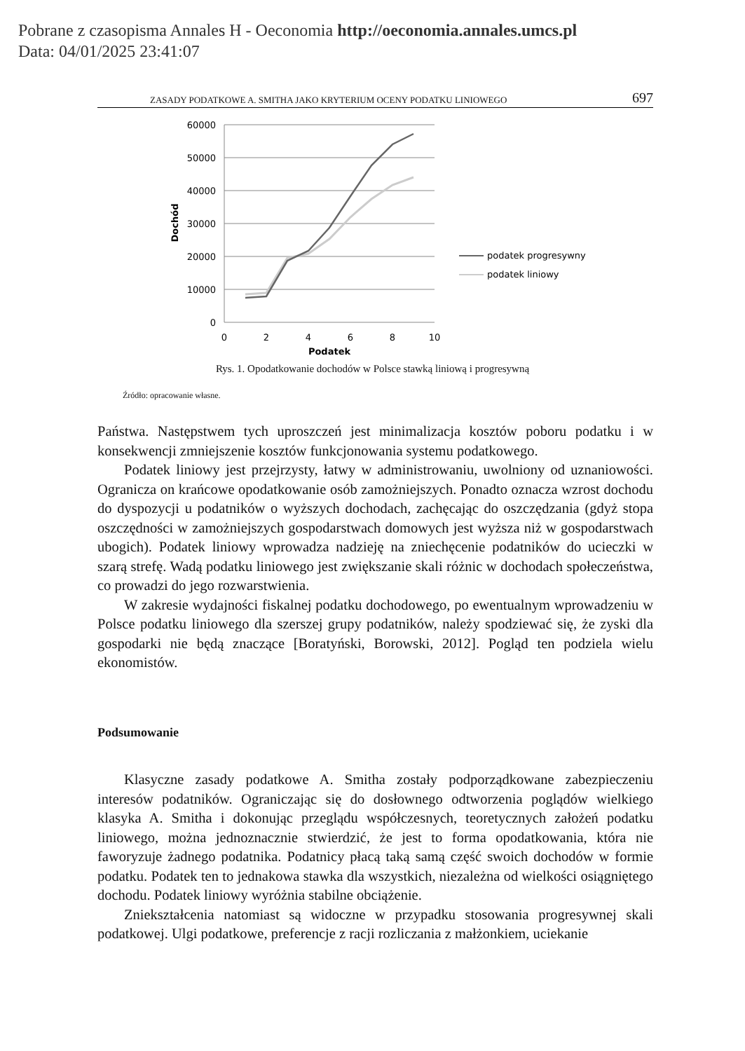Pobrane z czasopisma Annales H - Oeconomia http://oeconomia.annales.umcs.pl
Data: 04/01/2025 23:41:07
ZASADY PODATKOWE A. SMITHA JAKO KRYTERIUM OCENY PODATKU LINIOWEGO 697
60000
50000
40000
30000
20000
10000
0
0
2
4
6
8
10
Podatek
Dochód
podatek progresywny
podatek liniowy
Rys. 1. Opodatkowanie dochodów w Polsce stawką liniową i progresywną
Źródło: opracowanie własne.
Państwa. Następstwem tych uproszczeń jest minimalizacja kosztów poboru podatku i w konsekwencji zmniejszenie kosztów funkcjonowania systemu podatkowego.
Podatek liniowy jest przejrzysty, łatwy w administrowaniu, uwolniony od uznaniowości. Ogranicza on krańcowe opodatkowanie osób zamożniejszych. Ponadto oznacza wzrost dochodu do dyspozycji u podatników o wyższych dochodach, zachęcając do oszczędzania (gdyż stopa oszczędności w zamożniejszych gospodarstwach domowych jest wyższa niż w gospodarstwach ubogich). Podatek liniowy wprowadza nadzieję na zniechęcenie podatników do ucieczki w szarą strefę. Wadą podatku liniowego jest zwiększanie skali różnic w dochodach społeczeństwa, co prowadzi do jego rozwarstwienia.
W zakresie wydajności fiskalnej podatku dochodowego, po ewentualnym wprowadzeniu w Polsce podatku liniowego dla szerszej grupy podatników, należy spodziewać się, że zyski dla gospodarki nie będą znaczące [Boratyński, Borowski, 2012]. Pogląd ten podziela wielu ekonomistów.
Podsumowanie
Klasyczne zasady podatkowe A. Smitha zostały podporządkowane zabezpieczeniu interesów podatników. Ograniczając się do dosłownego odtworzenia poglądów wielkiego klasyka A. Smitha i dokonując przeglądu współczesnych, teoretycznych założeń podatku liniowego, można jednoznacznie stwierdzić, że jest to forma opodatkowania, która nie faworyzuje żadnego podatnika. Podatnicy płacą taką samą część swoich dochodów w formie podatku. Podatek ten to jednakowa stawka dla wszystkich, niezależna od wielkości osiągniętego dochodu. Podatek liniowy wyróżnia stabilne obciążenie.
Zniekształcenia natomiast są widoczne w przypadku stosowania progresywnej skali podatkowej. Ulgi podatkowe, preferencje z racji rozliczania z małżonkiem, uciekanie